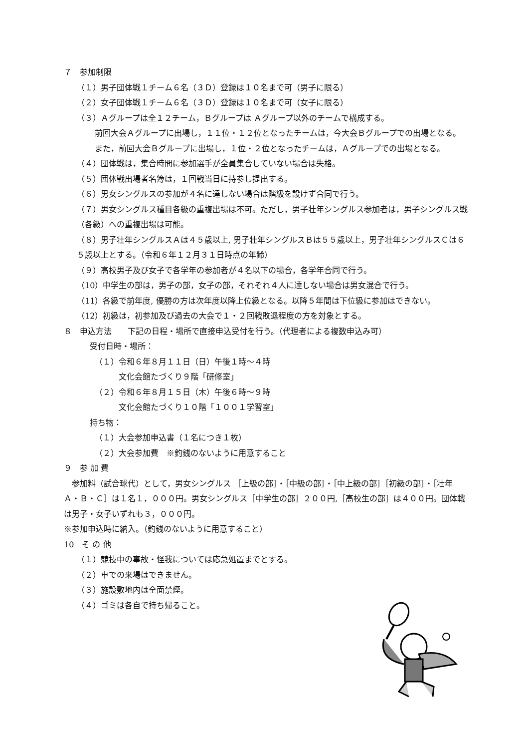７　参加制限
（１）男子団体戦１チーム６名（３Ｄ）登録は１０名まで可（男子に限る）
（２）女子団体戦１チーム６名（３Ｄ）登録は１０名まで可（女子に限る）
（３）Ａグループは全１２チーム，Ｂグループは Ａグループ以外のチームで構成する。
前回大会Ａグループに出場し，１１位・１２位となったチームは，今大会Ｂグループでの出場となる。また，前回大会Ｂグループに出場し，１位・２位となったチームは，Ａグループでの出場となる。
（４）団体戦は，集合時間に参加選手が全員集合していない場合は失格。
（５）団体戦出場者名簿は，１回戦当日に持参し提出する。
（６）男女シングルスの参加が４名に達しない場合は階級を設けず合同で行う。
（７）男女シングルス種目各級の重複出場は不可。ただし，男子壮年シングルス参加者は，男子シングルス戦（各級）への重複出場は可能。
（８）男子壮年シングルスＡは４５歳以上, 男子壮年シングルスＢは５５歳以上，男子壮年シングルスＣは６５歳以上とする。（令和６年１２月３１日時点の年齢）
（９）高校男子及び女子で各学年の参加者が４名以下の場合，各学年合同で行う。
（10）中学生の部は，男子の部，女子の部，それぞれ４人に達しない場合は男女混合で行う。
（11）各級で前年度, 優勝の方は次年度以降上位級となる。以降５年間は下位級に参加はできない。
（12）初級は，初参加及び過去の大会で１・２回戦敗退程度の方を対象とする。
８　申込方法　　下記の日程・場所で直接申込受付を行う。（代理者による複数申込み可）
受付日時・場所：
（１）令和６年８月１１日（日）午後１時～４時
文化会館たづくり９階「研修室」
（２）令和６年８月１５日（木）午後６時～９時
文化会館たづくり１０階「１００１学習室」
持ち物：
（１）大会参加申込書（１名につき１枚）
（２）大会参加費　※釣銭のないように用意すること
９　参 加 費
　参加料（試合球代）として，男女シングルス ［上級の部］・［中級の部］・［中上級の部］［初級の部］・［壮年Ａ・Ｂ・Ｃ］は１名１，０００円。男女シングルス［中学生の部］２００円,［高校生の部］は４００円。団体戦は男子・女子いずれも３，０００円。
※参加申込時に納入。（釣銭のないように用意すること）
10　そ の 他
（１）競技中の事故・怪我については応急処置までとする。
（２）車での来場はできません。
（３）施設敷地内は全面禁煙。
（４）ゴミは各自で持ち帰ること。